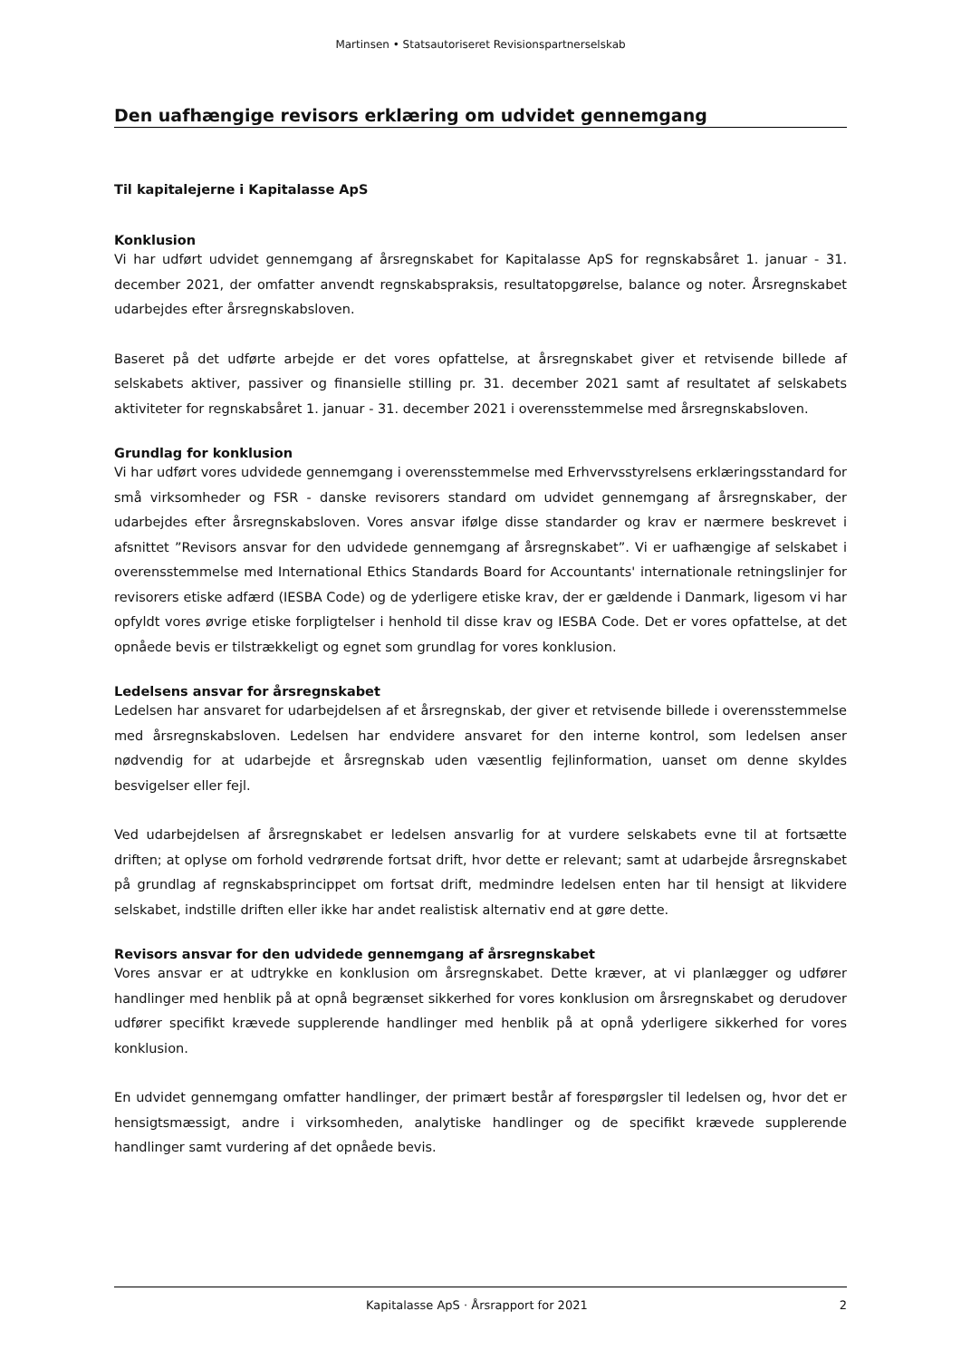Martinsen • Statsautoriseret Revisionspartnerselskab
Den uafhængige revisors erklæring om udvidet gennemgang
Til kapitalejerne i Kapitalasse ApS
Konklusion
Vi har udført udvidet gennemgang af årsregnskabet for Kapitalasse ApS for regnskabsåret 1. januar - 31. december 2021, der omfatter anvendt regnskabspraksis, resultatopgørelse, balance og noter. Årsregnskabet udarbejdes efter årsregnskabsloven.
Baseret på det udførte arbejde er det vores opfattelse, at årsregnskabet giver et retvisende billede af selskabets aktiver, passiver og finansielle stilling pr. 31. december 2021 samt af resultatet af selskabets aktiviteter for regnskabsåret 1. januar - 31. december 2021 i overensstemmelse med årsregnskabsloven.
Grundlag for konklusion
Vi har udført vores udvidede gennemgang i overensstemmelse med Erhvervsstyrelsens erklæringsstandard for små virksomheder og FSR - danske revisorers standard om udvidet gennemgang af årsregnskaber, der udarbejdes efter årsregnskabsloven. Vores ansvar ifølge disse standarder og krav er nærmere beskrevet i afsnittet ”Revisors ansvar for den udvidede gennemgang af årsregnskabet”. Vi er uafhængige af selskabet i overensstemmelse med International Ethics Standards Board for Accountants' internationale retningslinjer for revisorers etiske adfærd (IESBA Code) og de yderligere etiske krav, der er gældende i Danmark, ligesom vi har opfyldt vores øvrige etiske forpligtelser i henhold til disse krav og IESBA Code. Det er vores opfattelse, at det opnåede bevis er tilstrækkeligt og egnet som grundlag for vores konklusion.
Ledelsens ansvar for årsregnskabet
Ledelsen har ansvaret for udarbejdelsen af et årsregnskab, der giver et retvisende billede i overensstemmelse med årsregnskabsloven. Ledelsen har endvidere ansvaret for den interne kontrol, som ledelsen anser nødvendig for at udarbejde et årsregnskab uden væsentlig fejlinformation, uanset om denne skyldes besvigelser eller fejl.
Ved udarbejdelsen af årsregnskabet er ledelsen ansvarlig for at vurdere selskabets evne til at fortsætte driften; at oplyse om forhold vedrørende fortsat drift, hvor dette er relevant; samt at udarbejde årsregnskabet på grundlag af regnskabsprincippet om fortsat drift, medmindre ledelsen enten har til hensigt at likvidere selskabet, indstille driften eller ikke har andet realistisk alternativ end at gøre dette.
Revisors ansvar for den udvidede gennemgang af årsregnskabet
Vores ansvar er at udtrykke en konklusion om årsregnskabet. Dette kræver, at vi planlægger og udfører handlinger med henblik på at opnå begrænset sikkerhed for vores konklusion om årsregnskabet og derudover udfører specifikt krævede supplerende handlinger med henblik på at opnå yderligere sikkerhed for vores konklusion.
En udvidet gennemgang omfatter handlinger, der primært består af forespørgsler til ledelsen og, hvor det er hensigtsmæssigt, andre i virksomheden, analytiske handlinger og de specifikt krævede supplerende handlinger samt vurdering af det opnåede bevis.
Kapitalasse ApS · Årsrapport for 2021 2